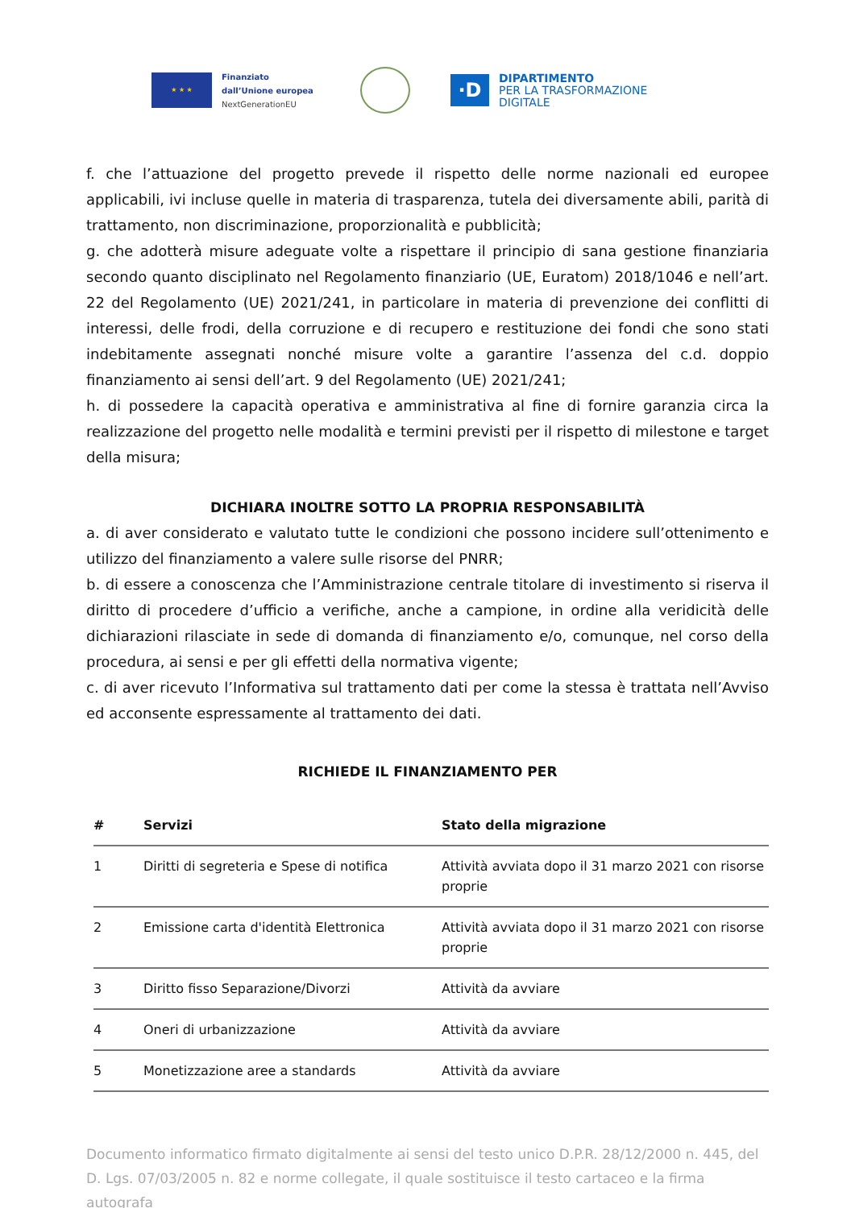★ ★ ★
Finanziato
dall’Unione europea
NextGenerationEU
·D
DIPARTIMENTO
PER LA TRASFORMAZIONE
DIGITALE
f. che l’attuazione del progetto prevede il rispetto delle norme nazionali ed europee applicabili, ivi incluse quelle in materia di trasparenza, tutela dei diversamente abili, parità di trattamento, non discriminazione, proporzionalità e pubblicità;
g. che adotterà misure adeguate volte a rispettare il principio di sana gestione finanziaria secondo quanto disciplinato nel Regolamento finanziario (UE, Euratom) 2018/1046 e nell’art. 22 del Regolamento (UE) 2021/241, in particolare in materia di prevenzione dei conflitti di interessi, delle frodi, della corruzione e di recupero e restituzione dei fondi che sono stati indebitamente assegnati nonché misure volte a garantire l’assenza del c.d. doppio finanziamento ai sensi dell’art. 9 del Regolamento (UE) 2021/241;
h. di possedere la capacità operativa e amministrativa al fine di fornire garanzia circa la realizzazione del progetto nelle modalità e termini previsti per il rispetto di milestone e target della misura;
DICHIARA INOLTRE SOTTO LA PROPRIA RESPONSABILITÀ
a. di aver considerato e valutato tutte le condizioni che possono incidere sull’ottenimento e utilizzo del finanziamento a valere sulle risorse del PNRR;
b. di essere a conoscenza che l’Amministrazione centrale titolare di investimento si riserva il diritto di procedere d’ufficio a verifiche, anche a campione, in ordine alla veridicità delle dichiarazioni rilasciate in sede di domanda di finanziamento e/o, comunque, nel corso della procedura, ai sensi e per gli effetti della normativa vigente;
c. di aver ricevuto l’Informativa sul trattamento dati per come la stessa è trattata nell’Avviso ed acconsente espressamente al trattamento dei dati.
RICHIEDE IL FINANZIAMENTO PER
| # | Servizi | Stato della migrazione |
| --- | --- | --- |
| 1 | Diritti di segreteria e Spese di notifica | Attività avviata dopo il 31 marzo 2021 con risorse proprie |
| 2 | Emissione carta d'identità Elettronica | Attività avviata dopo il 31 marzo 2021 con risorse proprie |
| 3 | Diritto fisso Separazione/Divorzi | Attività da avviare |
| 4 | Oneri di urbanizzazione | Attività da avviare |
| 5 | Monetizzazione aree a standards | Attività da avviare |
Documento informatico firmato digitalmente ai sensi del testo unico D.P.R. 28/12/2000 n. 445, del D. Lgs. 07/03/2005 n. 82 e norme collegate, il quale sostituisce il testo cartaceo e la firma autografa